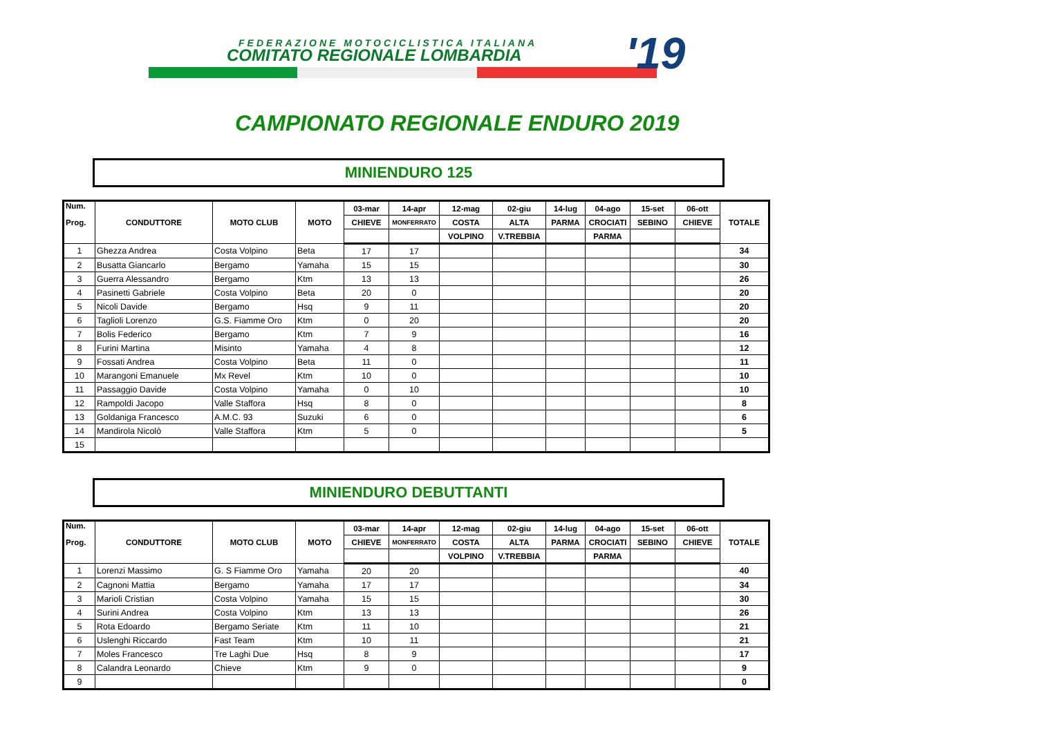FEDERAZIONE MOTOCICLISTICA ITALIANA
COMITATO REGIONALE LOMBARDIA '19
CAMPIONATO REGIONALE ENDURO 2019
MINIENDURO 125
| Num. Prog. | CONDUTTORE | MOTO CLUB | MOTO | 03-mar | 14-apr | 12-mag | 02-giu | 14-lug | 04-ago | 15-set | 06-ott | TOTALE |
| --- | --- | --- | --- | --- | --- | --- | --- | --- | --- | --- | --- | --- |
| | | | | CHIEVE | MONFERRATO | COSTA | ALTA | PARMA | CROCIATI | SEBINO | CHIEVE | |
| | | | | | | VOLPINO | V.TREBBIA | | PARMA | | | |
| 1 | Ghezza Andrea | Costa Volpino | Beta | 17 | 17 | | | | | | | 34 |
| 2 | Busatta Giancarlo | Bergamo | Yamaha | 15 | 15 | | | | | | | 30 |
| 3 | Guerra Alessandro | Bergamo | Ktm | 13 | 13 | | | | | | | 26 |
| 4 | Pasinetti Gabriele | Costa Volpino | Beta | 20 | 0 | | | | | | | 20 |
| 5 | Nicoli Davide | Bergamo | Hsq | 9 | 11 | | | | | | | 20 |
| 6 | Taglioli Lorenzo | G.S. Fiamme Oro | Ktm | 0 | 20 | | | | | | | 20 |
| 7 | Bolis Federico | Bergamo | Ktm | 7 | 9 | | | | | | | 16 |
| 8 | Furini Martina | Misinto | Yamaha | 4 | 8 | | | | | | | 12 |
| 9 | Fossati Andrea | Costa Volpino | Beta | 11 | 0 | | | | | | | 11 |
| 10 | Marangoni Emanuele | Mx Revel | Ktm | 10 | 0 | | | | | | | 10 |
| 11 | Passaggio Davide | Costa Volpino | Yamaha | 0 | 10 | | | | | | | 10 |
| 12 | Rampoldi Jacopo | Valle Staffora | Hsq | 8 | 0 | | | | | | | 8 |
| 13 | Goldaniga Francesco | A.M.C. 93 | Suzuki | 6 | 0 | | | | | | | 6 |
| 14 | Mandirola Nicolò | Valle Staffora | Ktm | 5 | 0 | | | | | | | 5 |
| 15 | | | | | | | | | | | | |
MINIENDURO DEBUTTANTI
| Num. Prog. | CONDUTTORE | MOTO CLUB | MOTO | 03-mar | 14-apr | 12-mag | 02-giu | 14-lug | 04-ago | 15-set | 06-ott | TOTALE |
| --- | --- | --- | --- | --- | --- | --- | --- | --- | --- | --- | --- | --- |
| | | | | CHIEVE | MONFERRATO | COSTA | ALTA | PARMA | CROCIATI | SEBINO | CHIEVE | |
| | | | | | | VOLPINO | V.TREBBIA | | PARMA | | | |
| 1 | Lorenzi Massimo | G. S Fiamme Oro | Yamaha | 20 | 20 | | | | | | | 40 |
| 2 | Cagnoni Mattia | Bergamo | Yamaha | 17 | 17 | | | | | | | 34 |
| 3 | Marioli Cristian | Costa Volpino | Yamaha | 15 | 15 | | | | | | | 30 |
| 4 | Surini Andrea | Costa Volpino | Ktm | 13 | 13 | | | | | | | 26 |
| 5 | Rota Edoardo | Bergamo Seriate | Ktm | 11 | 10 | | | | | | | 21 |
| 6 | Uslenghi Riccardo | Fast Team | Ktm | 10 | 11 | | | | | | | 21 |
| 7 | Moles Francesco | Tre Laghi Due | Hsq | 8 | 9 | | | | | | | 17 |
| 8 | Calandra Leonardo | Chieve | Ktm | 9 | 0 | | | | | | | 9 |
| 9 | | | | | | | | | | | | 0 |